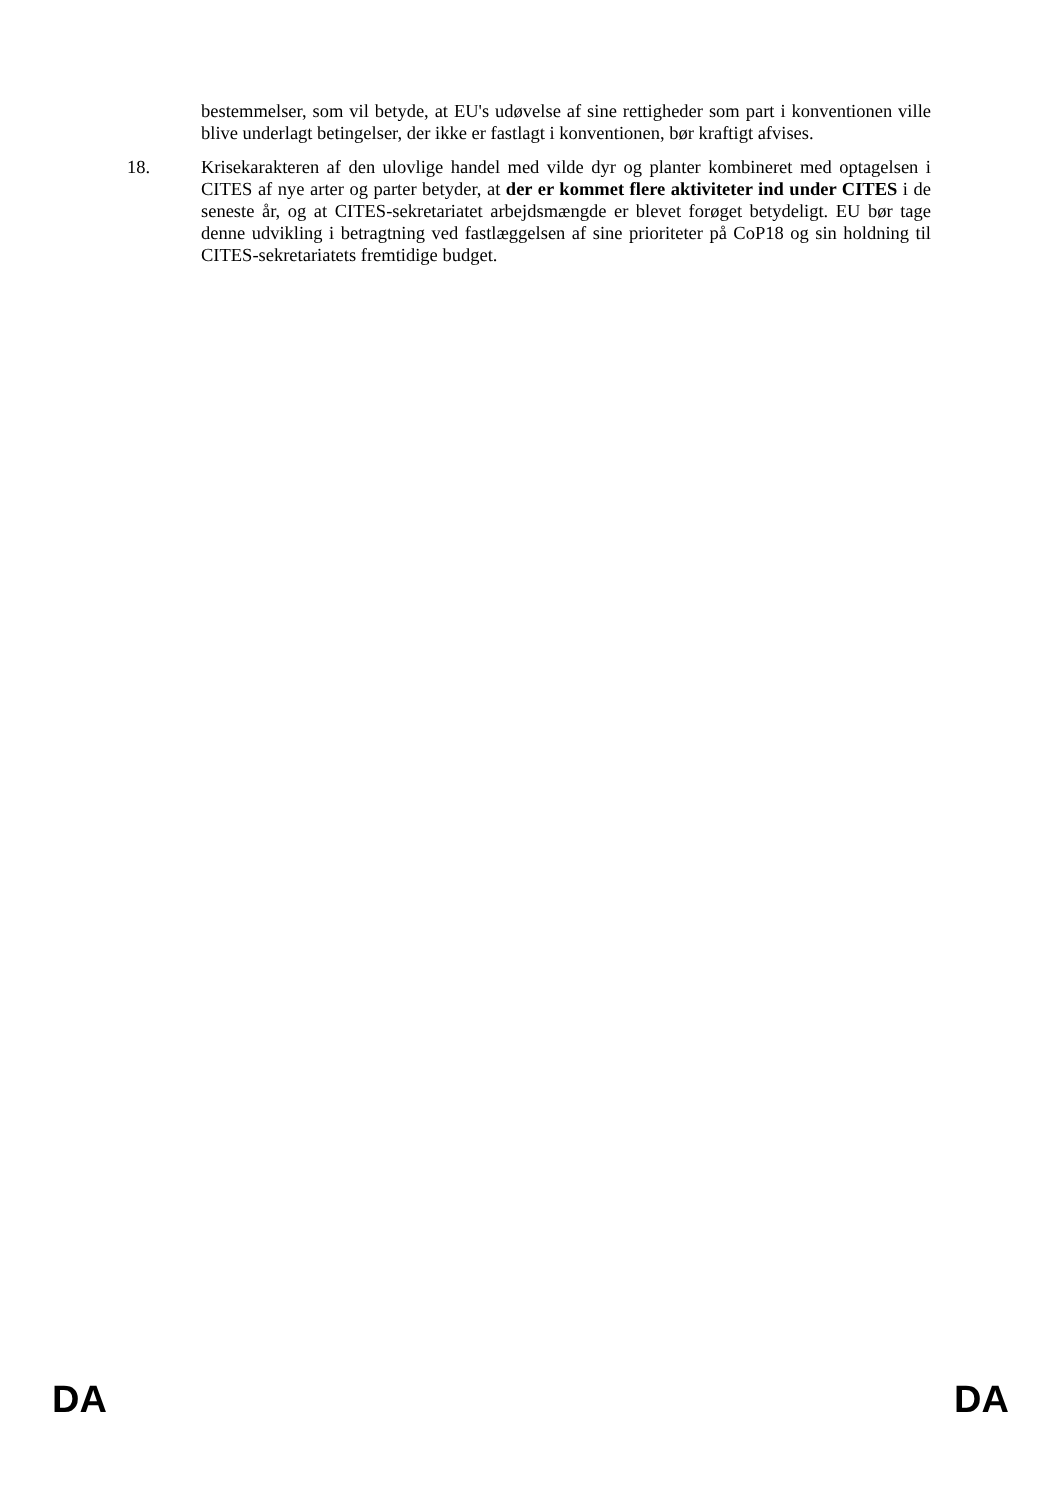bestemmelser, som vil betyde, at EU's udøvelse af sine rettigheder som part i konventionen ville blive underlagt betingelser, der ikke er fastlagt i konventionen, bør kraftigt afvises.
18. Krisekarakteren af den ulovlige handel med vilde dyr og planter kombineret med optagelsen i CITES af nye arter og parter betyder, at der er kommet flere aktiviteter ind under CITES i de seneste år, og at CITES-sekretariatet arbejdsmængde er blevet forøget betydeligt. EU bør tage denne udvikling i betragtning ved fastlæggelsen af sine prioriteter på CoP18 og sin holdning til CITES-sekretariatets fremtidige budget.
DA DA